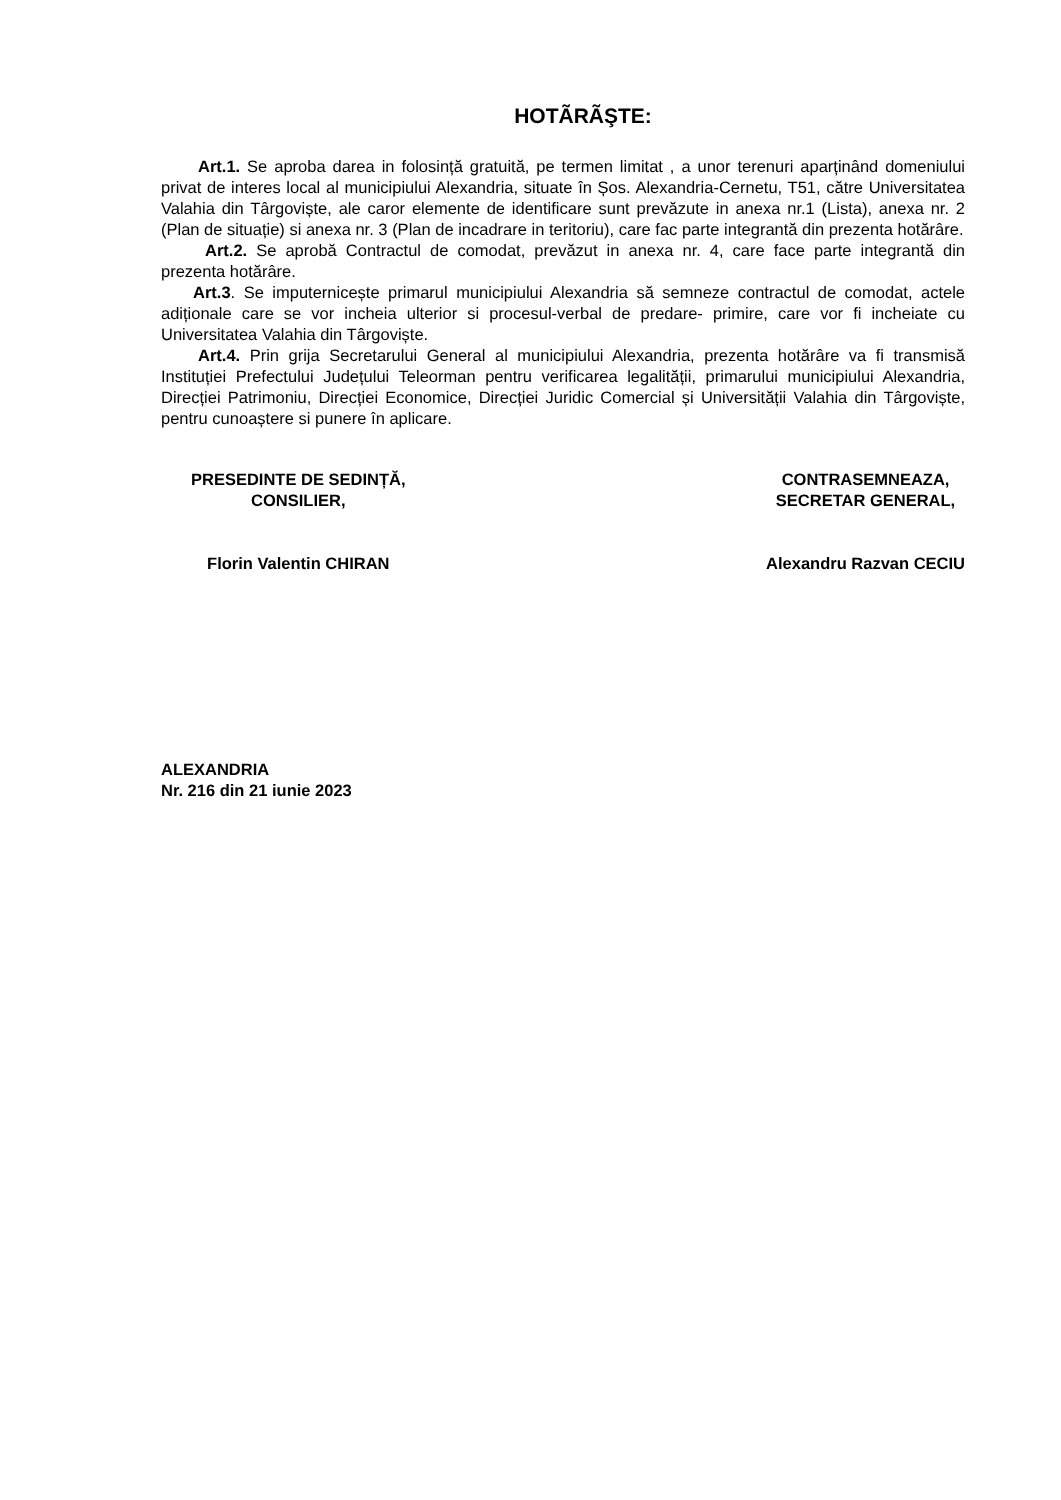HOTÃRÃŞTE:
Art.1. Se aproba darea in folosință gratuită, pe termen limitat , a unor terenuri aparținând domeniului privat de interes local al municipiului Alexandria, situate în Șos. Alexandria-Cernetu, T51, către Universitatea Valahia din Târgoviște, ale caror elemente de identificare sunt prevăzute in anexa nr.1 (Lista), anexa nr. 2 (Plan de situație) si anexa nr. 3 (Plan de incadrare in teritoriu), care fac parte integrantă din prezenta hotărâre.
Art.2. Se aprobă Contractul de comodat, prevăzut in anexa nr. 4, care face parte integrantă din prezenta hotărâre.
Art.3. Se imputernicește primarul municipiului Alexandria să semneze contractul de comodat, actele adiționale care se vor incheia ulterior si procesul-verbal de predare- primire, care vor fi incheiate cu Universitatea Valahia din Târgoviște.
Art.4. Prin grija Secretarului General al municipiului Alexandria, prezenta hotărâre va fi transmisă Instituției Prefectului Județului Teleorman pentru verificarea legalității, primarului municipiului Alexandria, Direcției Patrimoniu, Direcției Economice, Direcției Juridic Comercial și Universității Valahia din Târgoviște, pentru cunoaștere si punere în aplicare.
PRESEDINTE DE SEDINȚĂ,
CONSILIER,
Florin Valentin CHIRAN
CONTRASEMNEAZA,
SECRETAR GENERAL,
Alexandru Razvan CECIU
ALEXANDRIA
Nr. 216 din 21 iunie 2023